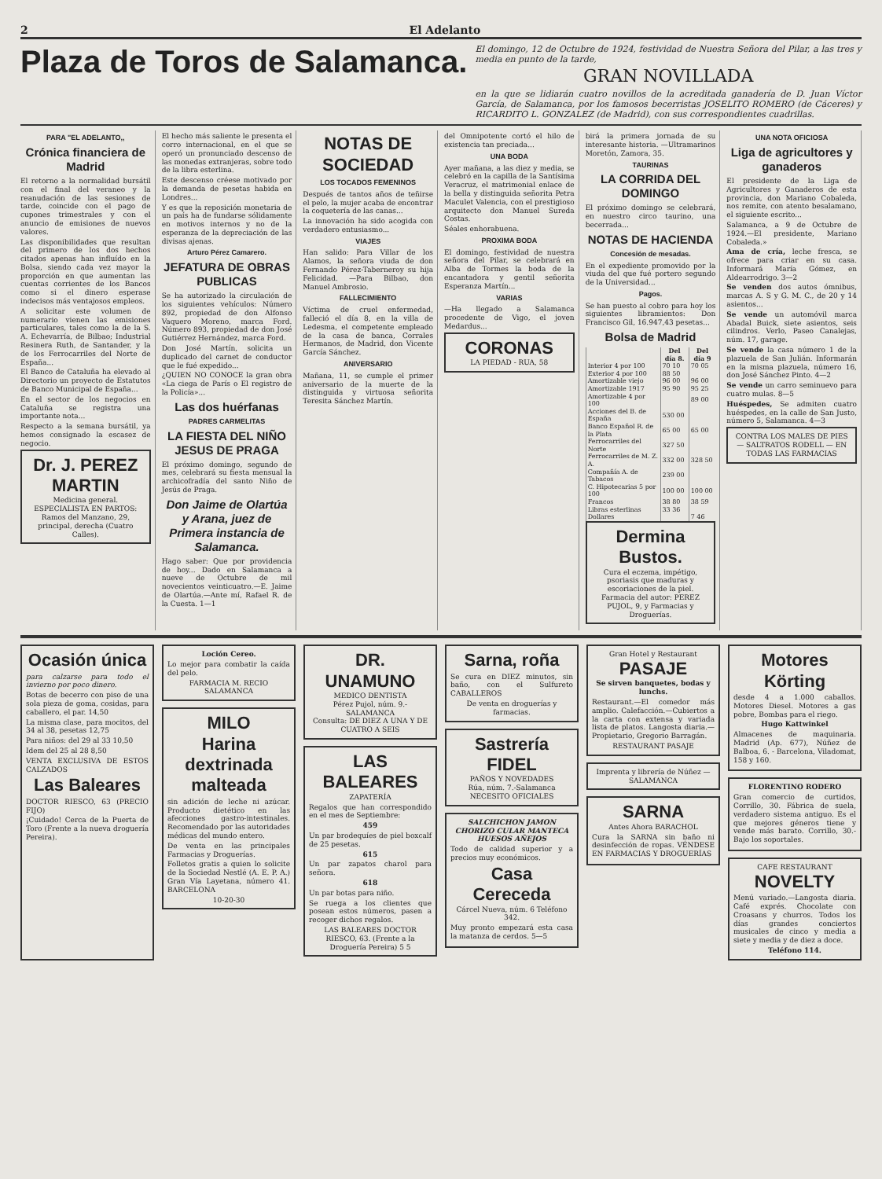2 El Adelanto
Plaza de Toros de Salamanca.
El domingo, 12 de Octubre de 1924, festividad de Nuestra Señora del Pilar, a las tres y media en punto de la tarde,
GRAN NOVILLADA
en la que se lidiarán cuatro novillos de la acreditada ganadería de D. Juan Víctor García, de Salamanca, por los famosos becerristas JOSELITO ROMERO (de Cáceres) y RICARDITO L. GONZALEZ (de Madrid), con sus correspondientes cuadrillas.
PARA "EL ADELANTO,,
Crónica financiera de Madrid
El retorno a la normalidad bursátil con el final del veraneo y la reanudación de las sesiones de tarde, coincide con el pago de cupones trimestrales y con el anuncio de emisiones de nuevos valores.
Las disponibilidades que resultan del primero de los dos hechos citados apenas han influído en la Bolsa, siendo cada vez mayor la proporción en que aumentan las cuentas corrientes de los Bancos como si el dinero esperase indecisos más ventajosos empleos.
A solicitar este volumen de numerario vienen las emisiones particulares, tales como la de la S. A. Echevarría, de Bilbao; Industrial Resinera Ruth, de Santander, y la de los Ferrocarriles del Norte de España...
El Banco de Cataluña ha elevado al Directorio un proyecto de Estatutos de Banco Municipal de España...
En el sector de los negocios en Cataluña se registra una importante nota...
Respecto a la semana bursátil, ya hemos consignado la escasez de negocio.
Dr. J. PEREZ MARTIN
Medicina general. ESPECIALISTA EN PARTOS: Ramos del Manzano, 29, principal, derecha (Cuatro Calles).
El hecho más saliente le presenta el corro internacional, en el que se operó un pronunciado descenso de las monedas extranjeras, sobre todo de la libra esterlina.
Este descenso créese motivado por la demanda de pesetas habida en Londres...
Y es que la reposición monetaria de un país ha de fundarse sólidamente en motivos internos y no de la esperanza de la depreciación de las divisas ajenas.
Arturo Pérez Camarero.
JEFATURA DE OBRAS PUBLICAS
Se ha autorizado la circulación de los siguientes vehículos: Número 892, propiedad de don Alfonso Vaquero Moreno, marca Ford. Número 893, propiedad de don José Gutiérrez Hernández, marca Ford.
Don José Martín, solicita un duplicado del carnet de conductor que le fué expedido...
¿QUIEN NO CONOCE la gran obra «La ciega de París o El registro de la Policía»...
Las dos huérfanas
PADRES CARMELITAS
LA FIESTA DEL NIÑO JESUS DE PRAGA
El próximo domingo, segundo de mes, celebrará su fiesta mensual la archicofradía del santo Niño de Jesús de Praga.
Don Jaime de Olartúa y Arana, juez de Primera instancia de Salamanca.
Hago saber: Que por providencia de hoy... Dado en Salamanca a nueve de Octubre de mil novecientos veinticuatro.—E. Jaime de Olartúa.—Ante mí, Rafael R. de la Cuesta. 1—1
NOTAS DE SOCIEDAD
LOS TOCADOS FEMENINOS
Después de tantos años de teñirse el pelo, la mujer acaba de encontrar la coquetería de las canas...
La innovación ha sido acogida con verdadero entusiasmo...
VIAJES
Han salido: Para Villar de los Alamos, la señora viuda de don Fernando Pérez-Taberneroy su hija Felicidad. —Para Bilbao, don Manuel Ambrosio.
FALLECIMIENTO
Víctima de cruel enfermedad, falleció el día 8, en la villa de Ledesma, el competente empleado de la casa de banca, Corrales Hermanos, de Madrid, don Vicente García Sánchez.
ANIVERSARIO
Mañana, 11, se cumple el primer aniversario de la muerte de la distinguida y virtuosa señorita Teresita Sánchez Martín.
del Omnipotente cortó el hilo de existencia tan preciada...
UNA BODA
Ayer mañana, a las diez y media, se celebró en la capilla de la Santísima Veracruz, el matrimonial enlace de la bella y distinguida señorita Petra Maculet Valencia, con el prestigioso arquitecto don Manuel Sureda Costas.
Séales enhorabuena.
PROXIMA BODA
El domingo, festividad de nuestra señora del Pilar, se celebrará en Alba de Tormes la boda de la encantadora y gentil señorita Esperanza Martín...
VARIAS
—Ha llegado a Salamanca procedente de Vigo, el joven Medardus...
CORONAS
LA PIEDAD - RUA, 58
birá la primera jornada de su interesante historia. —Ultramarinos Moretón, Zamora, 35.
TAURINAS
LA CORRIDA DEL DOMINGO
El próximo domingo se celebrará, en nuestro circo taurino, una becerrada...
NOTAS DE HACIENDA
Concesión de mesadas.
En el expediente promovido por la viuda del que fué portero segundo de la Universidad...
Pagos.
Se han puesto al cobro para hoy los siguientes libramientos: Don Francisco Gil, 16.947,43 pesetas...
Bolsa de Madrid
| | Del día 8. | Del día 9 |
| --- | --- | --- |
| Interior 4 por 100 | 70 10 | 70 05 |
| Exterior 4 por 100 | 88 50 | |
| Amortizable viejo | 96 00 | 96 00 |
| Amortizable 1917 | 95 90 | 95 25 |
| Amortizable 4 por 100 | | 89 00 |
| Acciones del B. de España | 530 00 | |
| Banco Español R. de la Plata | 65 00 | 65 00 |
| Ferrocarriles del Norte | 327 50 | |
| Ferrocarriles de M. Z. A. | 332 00 | 328 50 |
| Compañía A. de Tabacos | 239 00 | |
| C. Hipotecarias 5 por 100 | 100 00 | 100 00 |
| Francos | 38 80 | 38 59 |
| Libras esterlinas | 33 36 | |
| Dollares | | 7 46 |
Dermina Bustos.
Cura el eczema, impétigo, psoriasis que maduras y escoriaciones de la piel. Farmacia del autor: PEREZ PUJOL, 9, y Farmacias y Droguerías.
UNA NOTA OFICIOSA
Liga de agricultores y ganaderos
El presidente de la Liga de Agricultores y Ganaderos de esta provincia, don Mariano Cobaleda, nos remite, con atento besalamano, el siguiente escrito...
Salamanca, a 9 de Octubre de 1924.—El presidente, Mariano Cobaleda.»
Ama de cría, leche fresca, se ofrece para criar en su casa. Informará María Gómez, en Aldearrodrigo. 3—2
Se venden dos autos ómnibus, marcas A. S y G. M. C., de 20 y 14 asientos...
Se vende un automóvil marca Abadal Buick, siete asientos, seis cilindros. Verlo, Paseo Canalejas, núm. 17, garage.
Se vende la casa número 1 de la plazuela de San Julián. Informarán en la misma plazuela, número 16, don José Sánchez Pinto. 4—2
Se vende un carro seminuevo para cuatro mulas. 8—5
Huéspedes, Se admiten cuatro huéspedes, en la calle de San Justo, número 5, Salamanca. 4—3
CONTRA LOS MALES DE PIES — SALTRATOS RODELL — EN TODAS LAS FARMACIAS
Ocasión única
para calzarse para todo el invierno por poco dinero.
Botas de becerro con piso de una sola pieza de goma, cosidas, para caballero, el par. 14,50
La misma clase, para mocitos, del 34 al 38, pesetas 12,75
Para niños: del 29 al 33 10,50
Idem del 25 al 28 8,50
VENTA EXCLUSIVA DE ESTOS CALZADOS
Las Baleares
DOCTOR RIESCO, 63 (PRECIO FIJO)
¡Cuidado! Cerca de la Puerta de Toro (Frente a la nueva droguería Pereira).
Loción Cereo.
Lo mejor para combatir la caída del pelo.
FARMACIA M. RECIO SALAMANCA
MILO
Harina dextrinada malteada
sin adición de leche ni azúcar. Producto dietético en las afecciones gastro-intestinales. Recomendado por las autoridades médicas del mundo entero.
De venta en las principales Farmacias y Droguerías.
Folletos gratis a quien lo solicite de la Sociedad Nestlé (A. E. P. A.) Gran Vía Layetana, número 41. BARCELONA
10-20-30
DR. UNAMUNO
MEDICO DENTISTA
Pérez Pujol, núm. 9.-SALAMANCA
Consulta: DE DIEZ A UNA Y DE CUATRO A SEIS
LAS BALEARES
ZAPATERÍA
Regalos que han correspondido en el mes de Septiembre:
459
Un par brodequíes de piel boxcalf de 25 pesetas.
615
Un par zapatos charol para señora.
618
Un par botas para niño.
Se ruega a los clientes que posean estos números, pasen a recoger dichos regalos.
LAS BALEARES DOCTOR RIESCO, 63. (Frente a la Droguería Pereira) 5 5
Sarna, roña
Se cura en DIEZ minutos, sin baño, con el Sulfureto CABALLEROS
De venta en droguerías y farmacias.
Sastrería FIDEL
PAÑOS Y NOVEDADES
Rúa, núm. 7.-Salamanca
NECESITO OFICIALES
SALCHICHON JAMON CHORIZO CULAR MANTECA HUESOS AÑEJOS
Todo de calidad superior y a precios muy económicos.
Casa Cereceda
Cárcel Nueva, núm. 6 Teléfono 342.
Muy pronto empezará esta casa la matanza de cerdos. 5—5
Gran Hotel y Restaurant
PASAJE
Se sirven banquetes, bodas y lunchs.
Restaurant.—El comedor más amplio. Calefacción.—Cubiertos a la carta con extensa y variada lista de platos. Langosta diaria.—Propietario, Gregorio Barragán.
RESTAURANT PASAJE
Imprenta y librería de Núñez — SALAMANCA
SARNA
Antes Ahora BARACHOL
Cura la SARNA sin baño ni desinfección de ropas. VÉNDESE EN FARMACIAS Y DROGUERÍAS
Motores Körting
desde 4 a 1.000 caballos. Motores Diesel. Motores a gas pobre, Bombas para el riego.
Hugo Kattwinkel
Almacenes de maquinaria. Madrid (Ap. 677), Núñez de Balboa, 6. - Barcelona, Viladomat, 158 y 160.
FLORENTINO RODERO
Gran comercio de curtidos, Corrillo, 30. Fábrica de suela, verdadero sistema antiguo. Es el que mejores géneros tiene y vende más barato. Corrillo, 30.-Bajo los soportales.
CAFE RESTAURANT
NOVELTY
Menú variado.—Langosta diaria. Café exprés. Chocolate con Croasans y churros. Todos los días grandes conciertos musicales de cinco y media a siete y media y de diez a doce.
Teléfono 114.